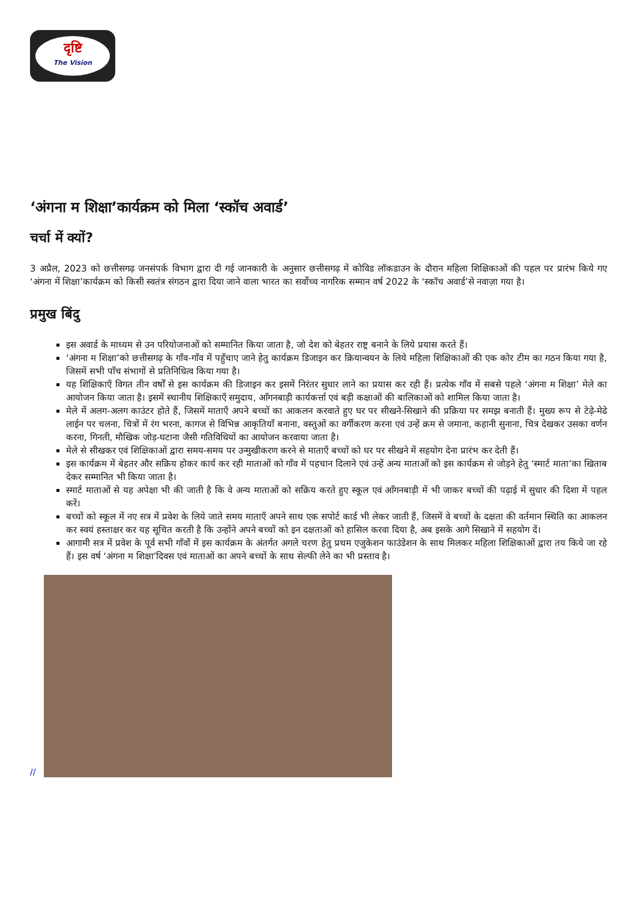दृष्टि
The Vision
‘अंगना म शिक्षा’कार्यक्रम को मिला ‘स्कॉच अवार्ड’
चर्चा में क्यों?
3 अप्रैल, 2023 को छत्तीसगढ़ जनसंपर्क विभाग द्वारा दी गई जानकारी के अनुसार छत्तीसगढ़ में कोविड लॉकडाउन के दौरान महिला शिक्षिकाओं की पहल पर प्रारंभ किये गए ‘अंगना में शिक्षा’कार्यक्रम को किसी स्वतंत्र संगठन द्वारा दिया जाने वाला भारत का सर्वोच्च नागरिक सम्मान वर्ष 2022 के ‘स्कॉच अवार्ड’से नवाज़ा गया है।
प्रमुख बिंदु
इस अवार्ड के माध्यम से उन परियोजनाओं को सम्मानित किया जाता है, जो देश को बेहतर राष्ट्र बनाने के लिये प्रयास करते हैं।
‘अंगना म शिक्षा’को छत्तीसगढ़ के गाँव-गाँव में पहुँचाए जाने हेतु कार्यक्रम डिजाइन कर क्रियान्वयन के लिये महिला शिक्षिकाओं की एक कोर टीम का गठन किया गया है, जिसमें सभी पाँच संभागों से प्रतिनिधित्व किया गया है।
यह शिक्षिकाएँ विगत तीन वर्षों से इस कार्यक्रम की डिजाइन कर इसमें निरंतर सुधार लाने का प्रयास कर रही हैं। प्रत्येक गाँव में सबसे पहले ‘अंगना म शिक्षा’ मेले का आयोजन किया जाता है। इसमें स्थानीय शिक्षिकाएँ समुदाय, आँगनबाड़ी कार्यकर्त्ता एवं बड़ी कक्षाओं की बालिकाओं को शामिल किया जाता है।
मेले में अलग-अलग काउंटर होते हैं, जिसमें माताएँ अपने बच्चों का आकलन करवाते हुए घर पर सीखने-सिखाने की प्रक्रिया पर समझ बनाती हैं। मुख्य रूप से टेढ़े-मेढे लाईन पर चलना, चित्रों में रंग भरना, कागज से विभिन्न आकृतियाँ बनाना, वस्तुओं का वर्गीकरण करना एवं उन्हें क्रम से जमाना, कहानी सुनाना, चित्र देखकर उसका वर्णन करना, गिनती, मौखिक जोड़-घटाना जैसी गतिविधियों का आयोजन करवाया जाता है।
मेले से सीखकर एवं शिक्षिकाओं द्वारा समय-समय पर उन्मुखीकरण करने से माताएँ बच्चों को घर पर सीखने में सहयोग देना प्रारंभ कर देती हैं।
इस कार्यक्रम में बेहतर और सक्रिय होकर कार्य कर रही माताओं को गाँव में पहचान दिलाने एवं उन्हें अन्य माताओं को इस कार्यक्रम से जोड़ने हेतु ‘स्मार्ट माता’का खिताब देकर सम्मानित भी किया जाता है।
स्मार्ट माताओं से यह अपेक्षा भी की जाती है कि वे अन्य माताओं को सक्रिय करते हुए स्कूल एवं आँगनबाड़ी में भी जाकर बच्चों की पढ़ाई में सुधार की दिशा में पहल करें।
बच्चों को स्कूल में नए सत्र में प्रवेश के लिये जाते समय माताएँ अपने साथ एक सपोर्ट कार्ड भी लेकर जाती हैं, जिसमें वे बच्चों के दक्षता की वर्तमान स्थिति का आकलन कर स्वयं हस्ताक्षर कर यह सूचित करती है कि उन्होंने अपने बच्चों को इन दक्षताओं को हासिल करवा दिया है, अब इसके आगे सिखाने में सहयोग दें।
आगामी सत्र में प्रवेश के पूर्व सभी गाँवों में इस कार्यक्रम के अंतर्गत अगले चरण हेतु प्रथम एजुकेशन फाउंडेशन के साथ मिलकर महिला शिक्षिकाओं द्वारा तय किये जा रहे हैं। इस वर्ष ‘अंगना म शिक्षा’दिवस एवं माताओं का अपने बच्चों के साथ सेल्फी लेने का भी प्रस्ताव है।
//